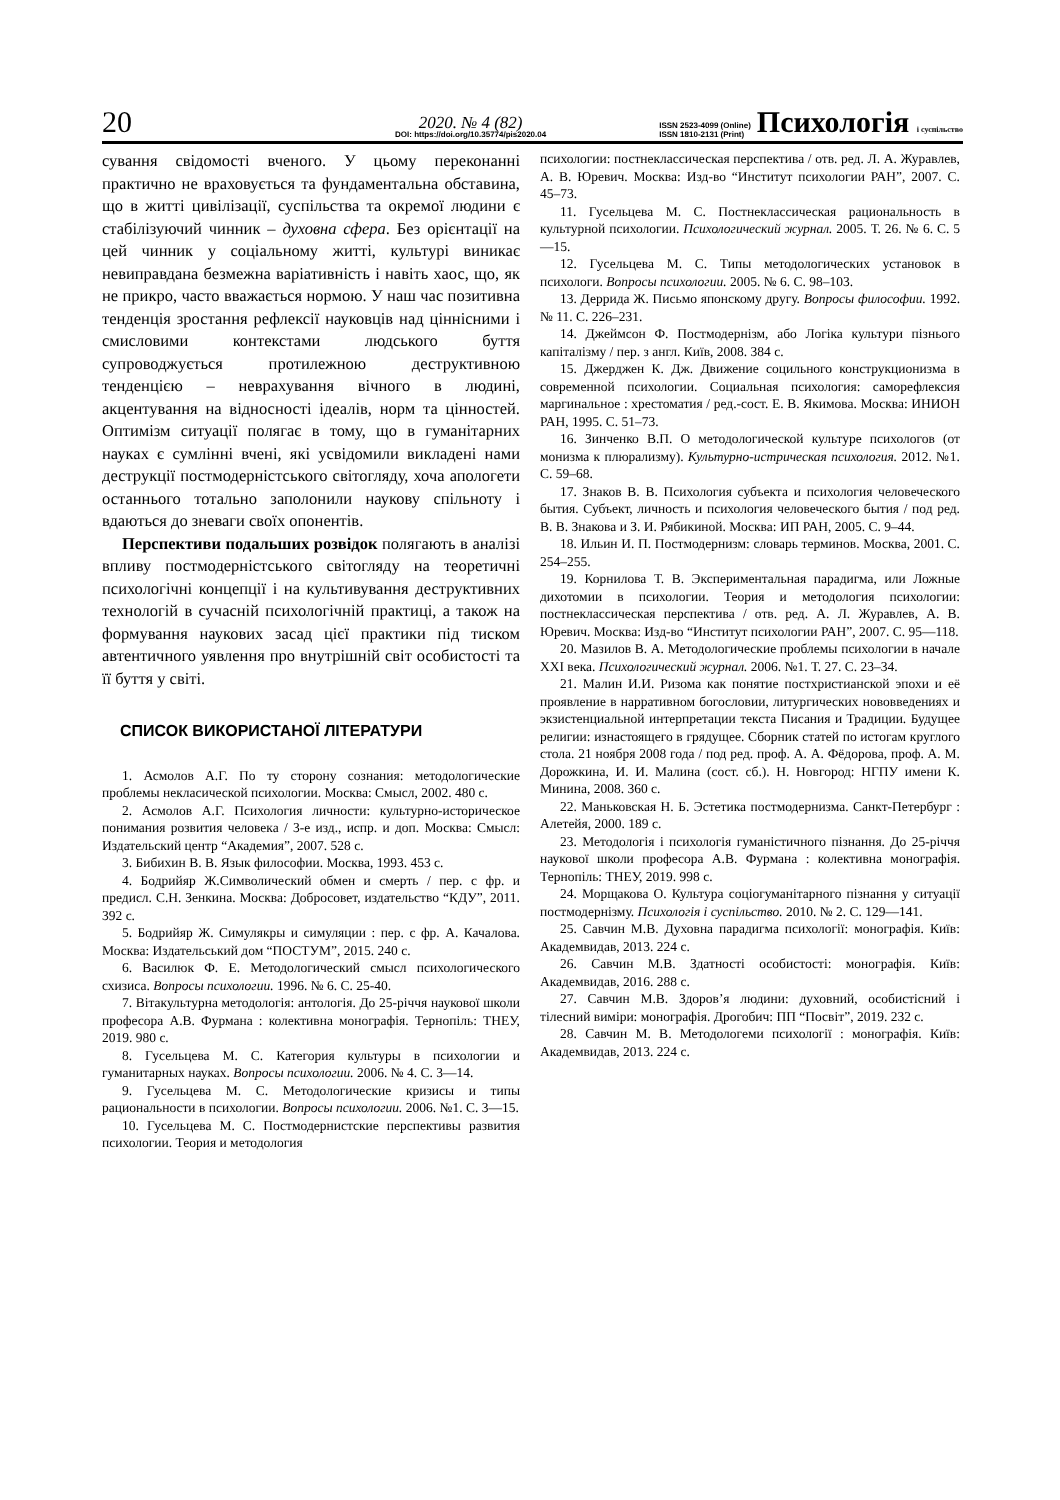20
2020. № 4 (82)
DOI: https://doi.org/10.35774/pis2020.04
ISSN 2523-4099 (Online)
ISSN 1810-2131 (Print)
Психологія і суспільство
сування свідомості вченого. У цьому переконанні практично не враховується та фундаментальна обставина, що в житті цивілізації, суспільства та окремої людини є стабілізуючий чинник – духовна сфера. Без орієнтації на цей чинник у соціальному житті, культурі виникає невиправдана безмежна варіативність і навіть хаос, що, як не прикро, часто вважається нормою. У наш час позитивна тенденція зростання рефлексії науковців над ціннісними і смисловими контекстами людського буття супроводжується протилежною деструктивною тенденцією – неврахування вічного в людині, акцентування на відносності ідеалів, норм та цінностей. Оптимізм ситуації полягає в тому, що в гуманітарних науках є сумлінні вчені, які усвідомили викладені нами деструкції постмодерністського світогляду, хоча апологети останнього тотально заполонили наукову спільноту і вдаються до зневаги своїх опонентів.
Перспективи подальших розвідок полягають в аналізі впливу постмодерністського світогляду на теоретичні психологічні концепції і на культивування деструктивних технологій в сучасній психологічній практиці, а також на формування наукових засад цієї практики під тиском автентичного уявлення про внутрішній світ особистості та її буття у світі.
СПИСОК ВИКОРИСТАНОЇ ЛІТЕРАТУРИ
1. Асмолов А.Г. По ту сторону сознания: методологические проблемы некласической психологии. Москва: Смысл, 2002. 480 с.
2. Асмолов А.Г. Психология личности: культурно-историческое понимания розвития человека / 3-е изд., испр. и доп. Москва: Смысл: Издательский центр “Академия”, 2007. 528 с.
3. Бибихин В. В. Язык философии. Москва, 1993. 453 с.
4. Бодрийяр Ж.Символический обмен и смерть / пер. с фр. и предисл. С.Н. Зенкина. Москва: Добросовет, издательство “КДУ”, 2011. 392 с.
5. Бодрийяр Ж. Симулякры и симуляции : пер. с фр. А. Качалова. Москва: Издательський дом “ПОСТУМ”, 2015. 240 с.
6. Василюк Ф. Е. Методологический смысл психологического схизиса. Вопросы психологии. 1996. № 6. С. 25-40.
7. Вітакультурна методологія: антологія. До 25-річчя наукової школи професора А.В. Фурмана : колективна монографія. Тернопіль: ТНЕУ, 2019. 980 с.
8. Гусельцева М. С. Категория культуры в психологии и гуманитарных науках. Вопросы психологии. 2006. № 4. С. 3—14.
9. Гусельцева М. С. Методологические кризисы и типы рациональности в психологии. Вопросы психологии. 2006. №1. С. 3—15.
10. Гусельцева М. С. Постмодернистские перспективы развития психологии. Теория и методология
психологии: постнеклассическая перспектива / отв. ред. Л. А. Журавлев, А. В. Юревич. Москва: Изд-во “Институт психологии РАН”, 2007. С. 45–73.
11. Гусельцева М. С. Постнеклассическая рациональность в культурной психологии. Психологический журнал. 2005. Т. 26. № 6. С. 5—15.
12. Гусельцева М. С. Типы методологических установок в психологи. Вопросы психологии. 2005. № 6. С. 98–103.
13. Деррида Ж. Письмо японскому другу. Вопросы философии. 1992. № 11. С. 226–231.
14. Джеймсон Ф. Постмодернізм, або Логіка культури пізнього капіталізму / пер. з англ. Київ, 2008. 384 с.
15. Джерджен К. Дж. Движение социльного конструкционизма в современной психологии. Социальная психология: саморефлексия маргинальное : хрестоматия / ред.-сост. Е. В. Якимова. Москва: ИНИОН РАН, 1995. С. 51–73.
16. Зинченко В.П. О методологической культуре психологов (от монизма к плюрализму). Культурно-истрическая психология. 2012. №1. С. 59–68.
17. Знаков В. В. Психология субъекта и психология человеческого бытия. Субъект, личность и психология человеческого бытия / под ред. В. В. Знакова и З. И. Рябикиной. Москва: ИП РАН, 2005. С. 9–44.
18. Ильин И. П. Постмодернизм: словарь терминов. Москва, 2001. С. 254–255.
19. Корнилова Т. В. Экспериментальная парадигма, или Ложные дихотомии в психологии. Теория и методология психологии: постнеклассическая перспектива / отв. ред. А. Л. Журавлев, А. В. Юревич. Москва: Изд-во “Институт психологии РАН”, 2007. С. 95—118.
20. Мазилов В. А. Методологические проблемы психологии в начале XXI века. Психологический журнал. 2006. №1. Т. 27. С. 23–34.
21. Малин И.И. Ризома как понятие постхристианской эпохи и её проявление в нарративном богословии, литургических нововведениях и экзистенциальной интерпретации текста Писания и Традиции. Будущее религии: изнастоящего в грядущее. Сборник статей по истогам круглого стола. 21 ноября 2008 года / под ред. проф. А. А. Фёдорова, проф. А. М. Дорожкина, И. И. Малина (сост. сб.). Н. Новгород: НГПУ имени К. Минина, 2008. 360 с.
22. Маньковская Н. Б. Эстетика постмодернизма. Санкт-Петербург : Алетейя, 2000. 189 с.
23. Методологія і психологія гуманістичного пізнання. До 25-річчя наукової школи професора А.В. Фурмана : колективна монографія. Тернопіль: ТНЕУ, 2019. 998 с.
24. Морщакова О. Культура соціогуманітарного пізнання у ситуації постмодернізму. Психологія і суспільство. 2010. № 2. С. 129—141.
25. Савчин М.В. Духовна парадигма психології: монографія. Київ: Академвидав, 2013. 224 с.
26. Савчин М.В. Здатності особистості: монографія. Київ: Академвидав, 2016. 288 с.
27. Савчин М.В. Здоров’я людини: духовний, особистісний і тілесний виміри: монографія. Дрогобич: ПП “Посвіт”, 2019. 232 с.
28. Савчин М. В. Методологеми психології : монографія. Київ: Академвидав, 2013. 224 с.